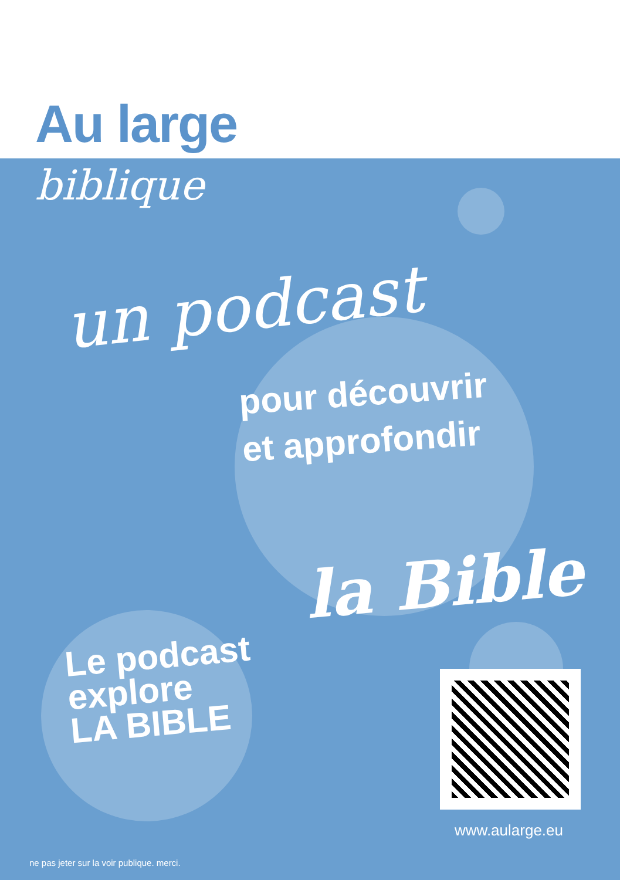Au large
biblique
un podcast
pour découvrir
et approfondir
la Bible
Le podcast
explore
LA BIBLE
www.aularge.eu
ne pas jeter sur la voir publique. merci.